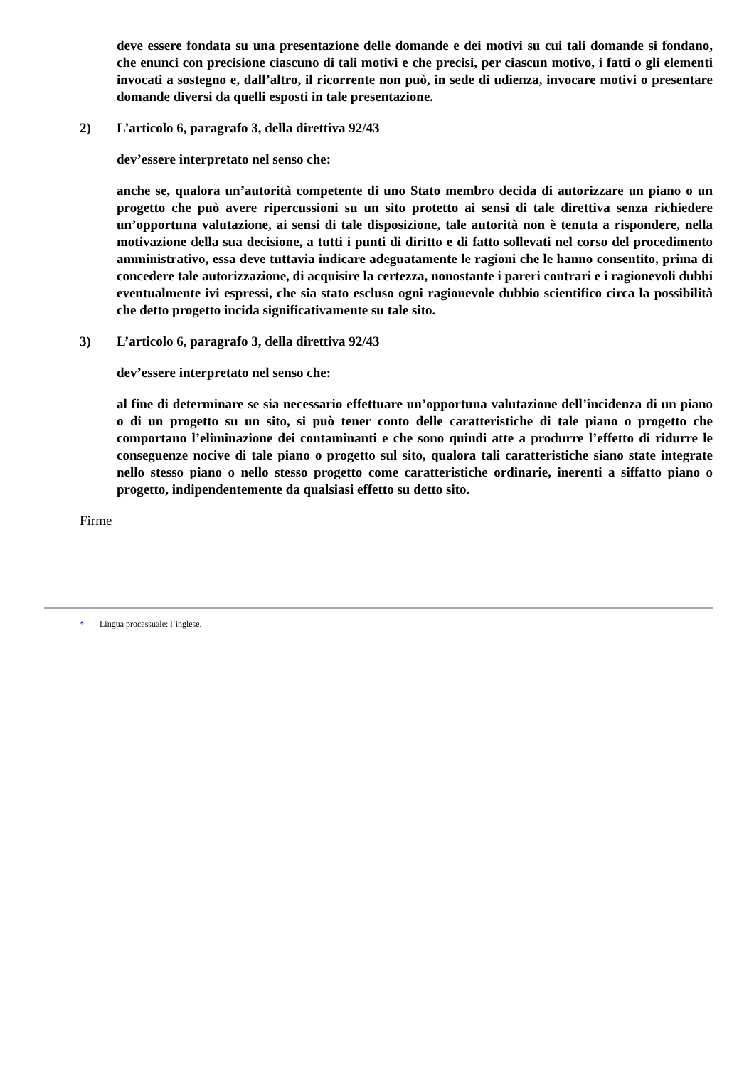deve essere fondata su una presentazione delle domande e dei motivi su cui tali domande si fondano, che enunci con precisione ciascuno di tali motivi e che precisi, per ciascun motivo, i fatti o gli elementi invocati a sostegno e, dall’altro, il ricorrente non può, in sede di udienza, invocare motivi o presentare domande diversi da quelli esposti in tale presentazione.
2) L’articolo 6, paragrafo 3, della direttiva 92/43
dev’essere interpretato nel senso che:
anche se, qualora un’autorità competente di uno Stato membro decida di autorizzare un piano o un progetto che può avere ripercussioni su un sito protetto ai sensi di tale direttiva senza richiedere un’opportuna valutazione, ai sensi di tale disposizione, tale autorità non è tenuta a rispondere, nella motivazione della sua decisione, a tutti i punti di diritto e di fatto sollevati nel corso del procedimento amministrativo, essa deve tuttavia indicare adeguatamente le ragioni che le hanno consentito, prima di concedere tale autorizzazione, di acquisire la certezza, nonostante i pareri contrari e i ragionevoli dubbi eventualmente ivi espressi, che sia stato escluso ogni ragionevole dubbio scientifico circa la possibilità che detto progetto incida significativamente su tale sito.
3) L’articolo 6, paragrafo 3, della direttiva 92/43
dev’essere interpretato nel senso che:
al fine di determinare se sia necessario effettuare un’opportuna valutazione dell’incidenza di un piano o di un progetto su un sito, si può tener conto delle caratteristiche di tale piano o progetto che comportano l’eliminazione dei contaminanti e che sono quindi atte a produrre l’effetto di ridurre le conseguenze nocive di tale piano o progetto sul sito, qualora tali caratteristiche siano state integrate nello stesso piano o nello stesso progetto come caratteristiche ordinarie, inerenti a siffatto piano o progetto, indipendentemente da qualsiasi effetto su detto sito.
Firme
* Lingua processuale: l’inglese.